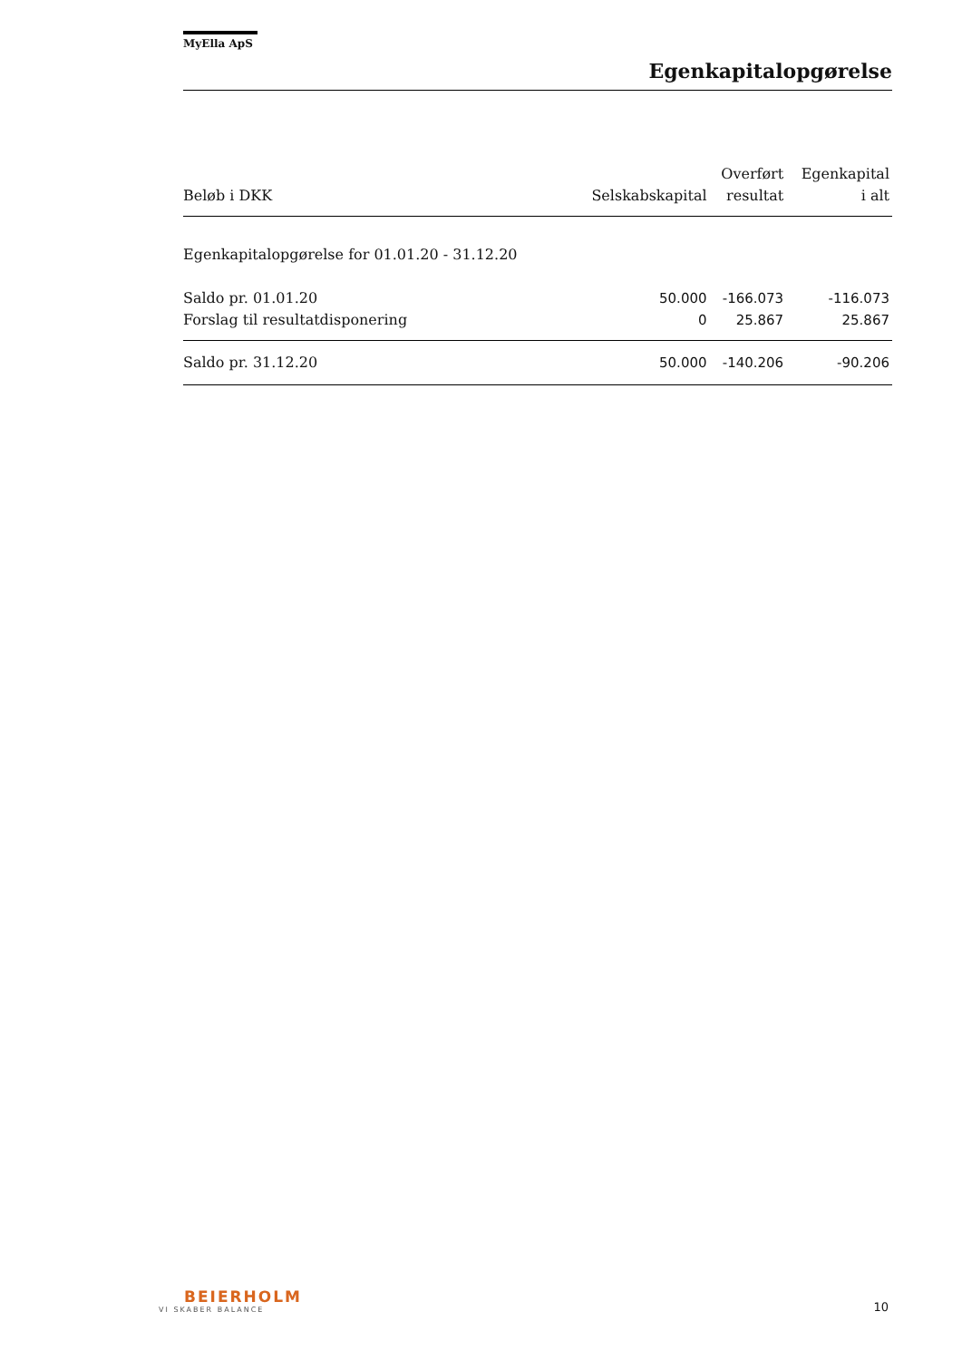MyElla ApS
Egenkapitalopgørelse
| Beløb i DKK | Selskabskapital | Overført resultat | Egenkapital i alt |
| --- | --- | --- | --- |
| Egenkapitalopgørelse for 01.01.20 - 31.12.20 | | | |
| Saldo pr. 01.01.20 | 50.000 | -166.073 | -116.073 |
| Forslag til resultatdisponering | 0 | 25.867 | 25.867 |
| Saldo pr. 31.12.20 | 50.000 | -140.206 | -90.206 |
BEIERHOLM
VI SKABER BALANCE
10